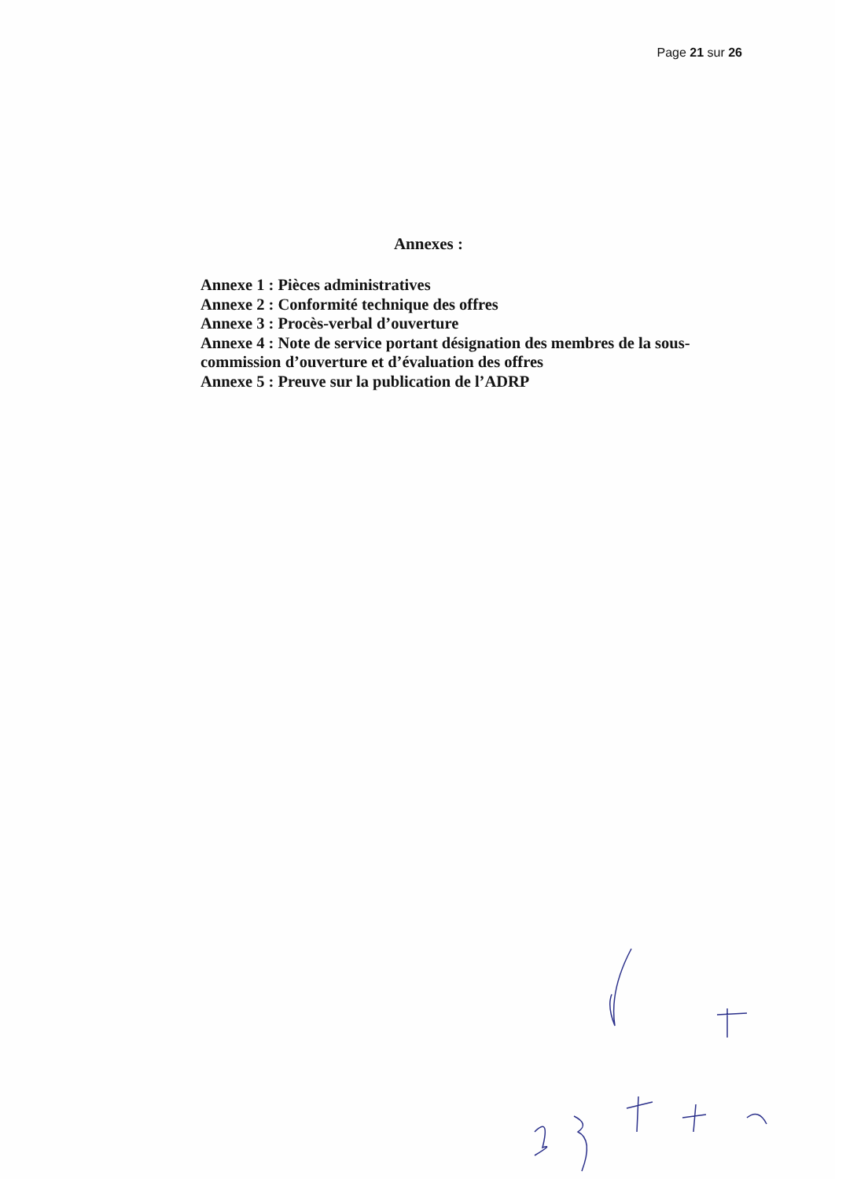Page 21 sur 26
Annexes :
Annexe 1 : Pièces administratives
Annexe 2 : Conformité technique des offres
Annexe 3 : Procès-verbal d’ouverture
Annexe 4 : Note de service portant désignation des membres de la sous-commission d’ouverture et d’évaluation des offres
Annexe 5 : Preuve sur la publication de l’ADRP